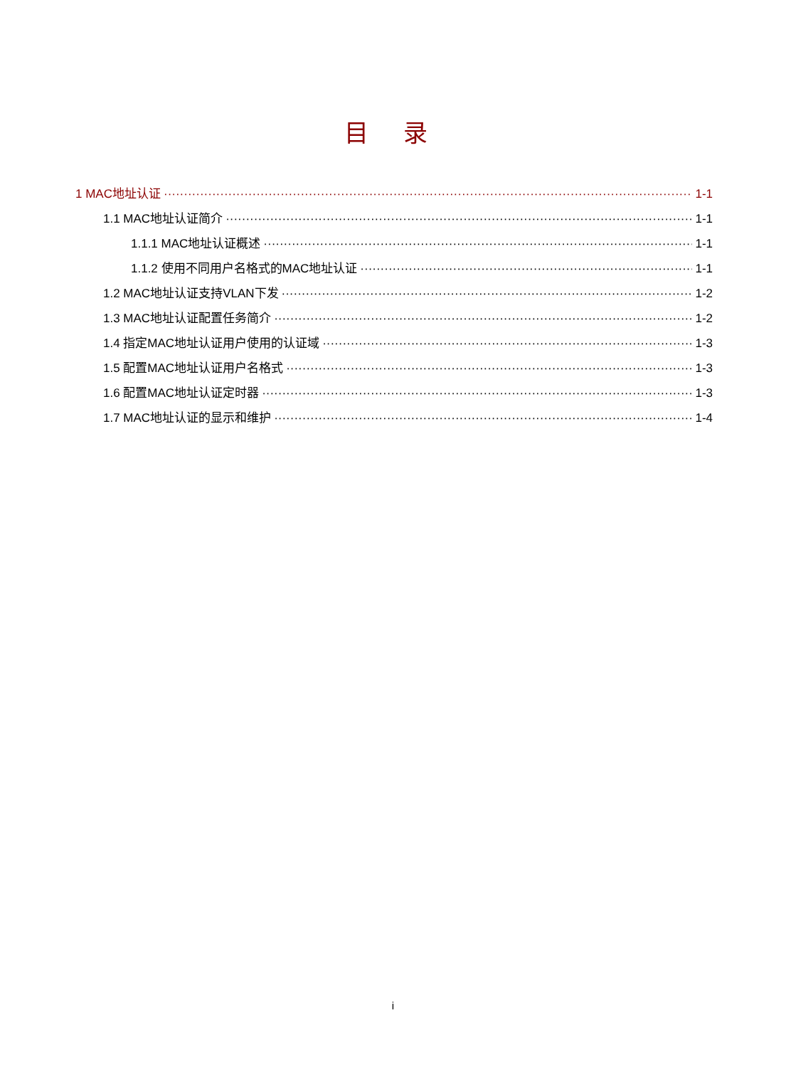目 录
1 MAC地址认证 1-1
1.1 MAC地址认证简介 1-1
1.1.1 MAC地址认证概述 1-1
1.1.2 使用不同用户名格式的MAC地址认证 1-1
1.2 MAC地址认证支持VLAN下发 1-2
1.3 MAC地址认证配置任务简介 1-2
1.4 指定MAC地址认证用户使用的认证域 1-3
1.5 配置MAC地址认证用户名格式 1-3
1.6 配置MAC地址认证定时器 1-3
1.7 MAC地址认证的显示和维护 1-4
i